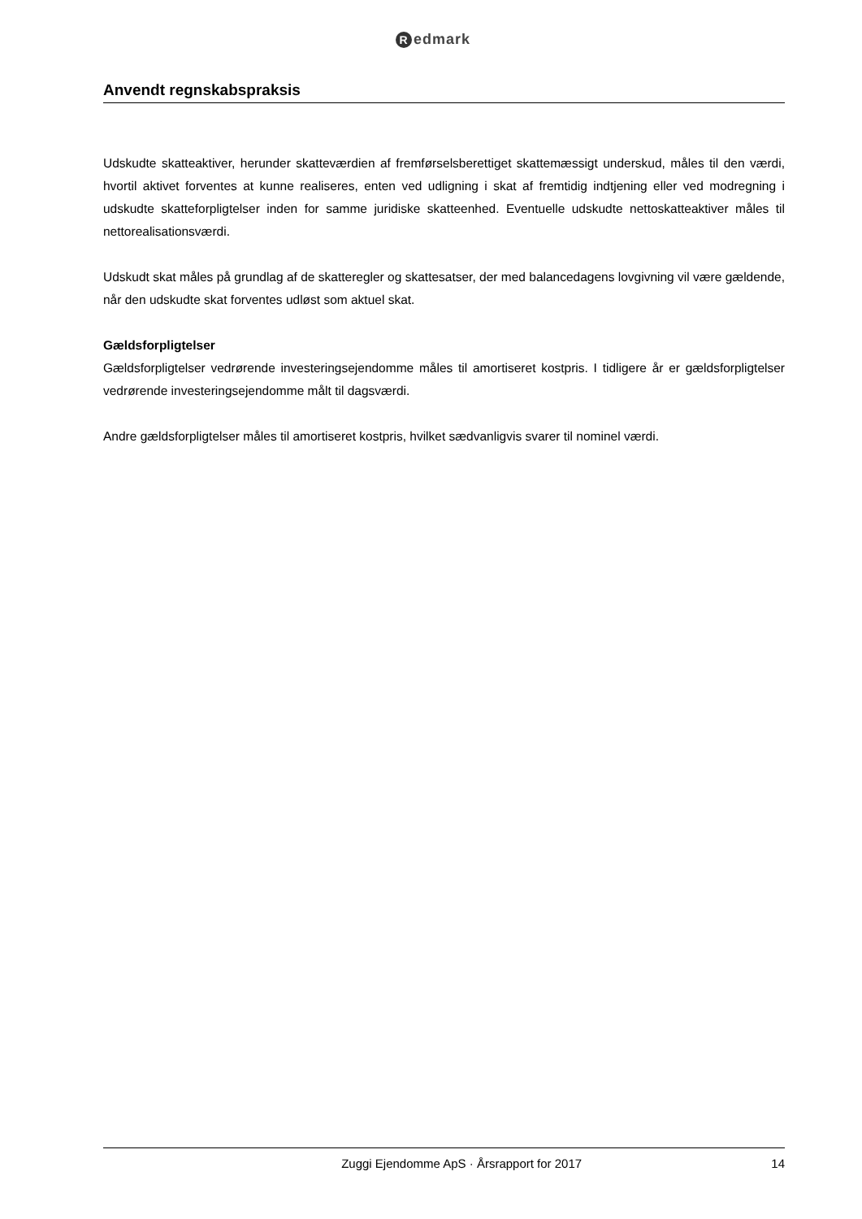Redmark
Anvendt regnskabspraksis
Udskudte skatteaktiver, herunder skatteværdien af fremførselsberettiget skattemæssigt underskud, måles til den værdi, hvortil aktivet forventes at kunne realiseres, enten ved udligning i skat af fremtidig indtjening eller ved modregning i udskudte skatteforpligtelser inden for samme juridiske skatteenhed. Eventuelle udskudte nettoskatteaktiver måles til nettorealisationsværdi.
Udskudt skat måles på grundlag af de skatteregler og skattesatser, der med balancedagens lovgivning vil være gældende, når den udskudte skat forventes udløst som aktuel skat.
Gældsforpligtelser
Gældsforpligtelser vedrørende investeringsejendomme måles til amortiseret kostpris. I tidligere år er gældsforpligtelser vedrørende investeringsejendomme målt til dagsværdi.
Andre gældsforpligtelser måles til amortiseret kostpris, hvilket sædvanligvis svarer til nominel værdi.
Zuggi Ejendomme ApS · Årsrapport for 2017 14